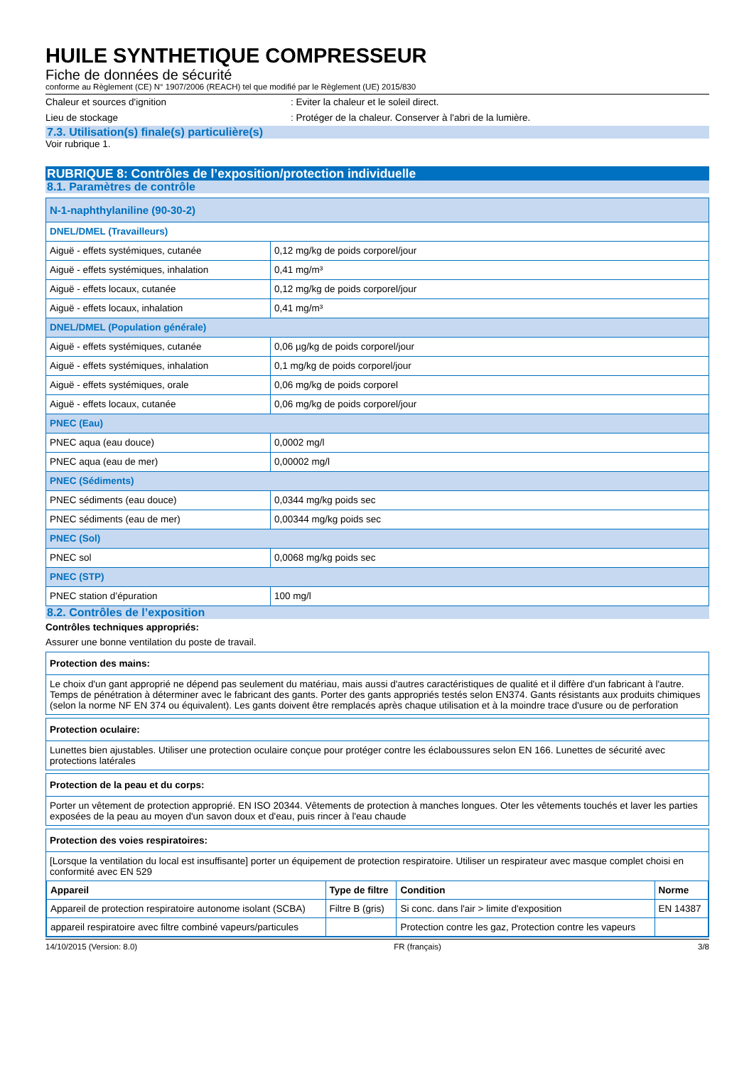HUILE SYNTHETIQUE COMPRESSEUR
Fiche de données de sécurité
conforme au Règlement (CE) N° 1907/2006 (REACH) tel que modifié par le Règlement (UE) 2015/830
Chaleur et sources d'ignition : Eviter la chaleur et le soleil direct.
Lieu de stockage : Protéger de la chaleur. Conserver à l'abri de la lumière.
7.3. Utilisation(s) finale(s) particulière(s)
Voir rubrique 1.
RUBRIQUE 8: Contrôles de l’exposition/protection individuelle
8.1. Paramètres de contrôle
| N-1-naphthylaniline (90-30-2) | |
| DNEL/DMEL (Travailleurs) | |
| Aiguë - effets systémiques, cutanée | 0,12 mg/kg de poids corporel/jour |
| Aiguë - effets systémiques, inhalation | 0,41 mg/m³ |
| Aiguë - effets locaux, cutanée | 0,12 mg/kg de poids corporel/jour |
| Aiguë - effets locaux, inhalation | 0,41 mg/m³ |
| DNEL/DMEL (Population générale) | |
| Aiguë - effets systémiques, cutanée | 0,06 µg/kg de poids corporel/jour |
| Aiguë - effets systémiques, inhalation | 0,1 mg/kg de poids corporel/jour |
| Aiguë - effets systémiques, orale | 0,06 mg/kg de poids corporel |
| Aiguë - effets locaux, cutanée | 0,06 mg/kg de poids corporel/jour |
| PNEC (Eau) | |
| PNEC aqua (eau douce) | 0,0002 mg/l |
| PNEC aqua (eau de mer) | 0,00002 mg/l |
| PNEC (Sédiments) | |
| PNEC sédiments (eau douce) | 0,0344 mg/kg poids sec |
| PNEC sédiments (eau de mer) | 0,00344 mg/kg poids sec |
| PNEC (Sol) | |
| PNEC sol | 0,0068 mg/kg poids sec |
| PNEC (STP) | |
| PNEC station d’épuration | 100 mg/l |
8.2. Contrôles de l’exposition
Contrôles techniques appropriés:
Assurer une bonne ventilation du poste de travail.
Protection des mains:
Le choix d'un gant approprié ne dépend pas seulement du matériau, mais aussi d'autres caractéristiques de qualité et il diffère d'un fabricant à l'autre. Temps de pénétration à déterminer avec le fabricant des gants. Porter des gants appropriés testés selon EN374. Gants résistants aux produits chimiques (selon la norme NF EN 374 ou équivalent). Les gants doivent être remplacés après chaque utilisation et à la moindre trace d'usure ou de perforation
Protection oculaire:
Lunettes bien ajustables. Utiliser une protection oculaire conçue pour protéger contre les éclaboussures selon EN 166. Lunettes de sécurité avec protections latérales
Protection de la peau et du corps:
Porter un vêtement de protection approprié. EN ISO 20344. Vêtements de protection à manches longues. Oter les vêtements touchés et laver les parties exposées de la peau au moyen d'un savon doux et d'eau, puis rincer à l'eau chaude
Protection des voies respiratoires:
[Lorsque la ventilation du local est insuffisante] porter un équipement de protection respiratoire. Utiliser un respirateur avec masque complet choisi en conformité avec EN 529
| Appareil | Type de filtre | Condition | Norme |
| --- | --- | --- | --- |
| Appareil de protection respiratoire autonome isolant (SCBA) | Filtre B (gris) | Si conc. dans l'air > limite d'exposition | EN 14387 |
| appareil respiratoire avec filtre combiné vapeurs/particules | | Protection contre les gaz, Protection contre les vapeurs | |
14/10/2015 (Version: 8.0) FR (français) 3/8